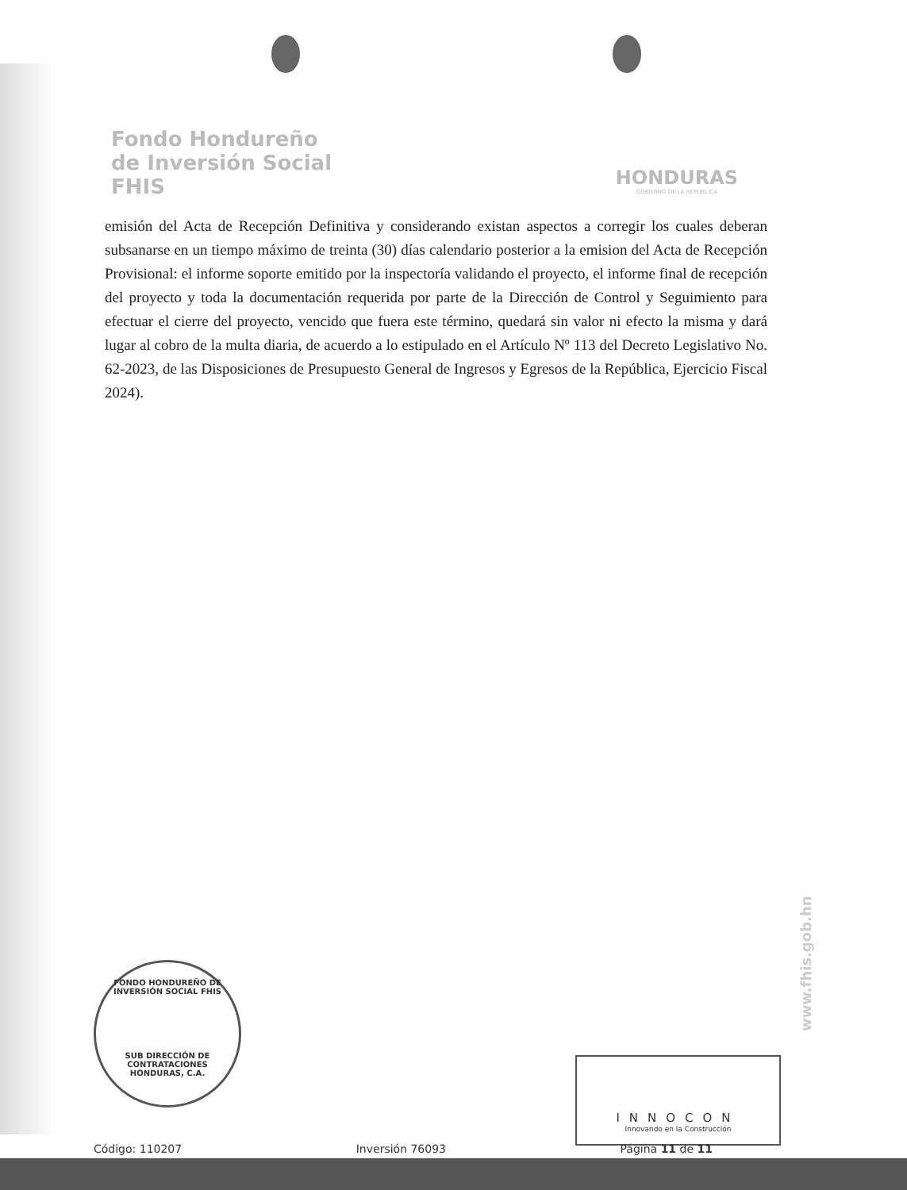Fondo Hondureño
de Inversión Social
FHIS
HONDURAS
GOBIERNO DE LA REPÚBLICA
emisión del Acta de Recepción Definitiva y considerando existan aspectos a corregir los cuales deberan subsanarse en un tiempo máximo de treinta (30) días calendario posterior a la emision del Acta de Recepción Provisional: el informe soporte emitido por la inspectoría validando el proyecto, el informe final de recepción del proyecto y toda la documentación requerida por parte de la Dirección de Control y Seguimiento para efectuar el cierre del proyecto, vencido que fuera este término, quedará sin valor ni efecto la misma y dará lugar al cobro de la multa diaria, de acuerdo a lo estipulado en el Artículo Nº 113 del Decreto Legislativo No. 62-2023, de las Disposiciones de Presupuesto General de Ingresos y Egresos de la República, Ejercicio Fiscal 2024).
FONDO HONDUREÑO DE INVERSIÓN SOCIAL FHIS
SUB DIRECCIÓN DE
CONTRATACIONES
HONDURAS, C.A.
INNOCON
Innovando en la Construcción
www.fhis.gob.hn
Código: 110207 Inversión 76093 Página 11 de 11